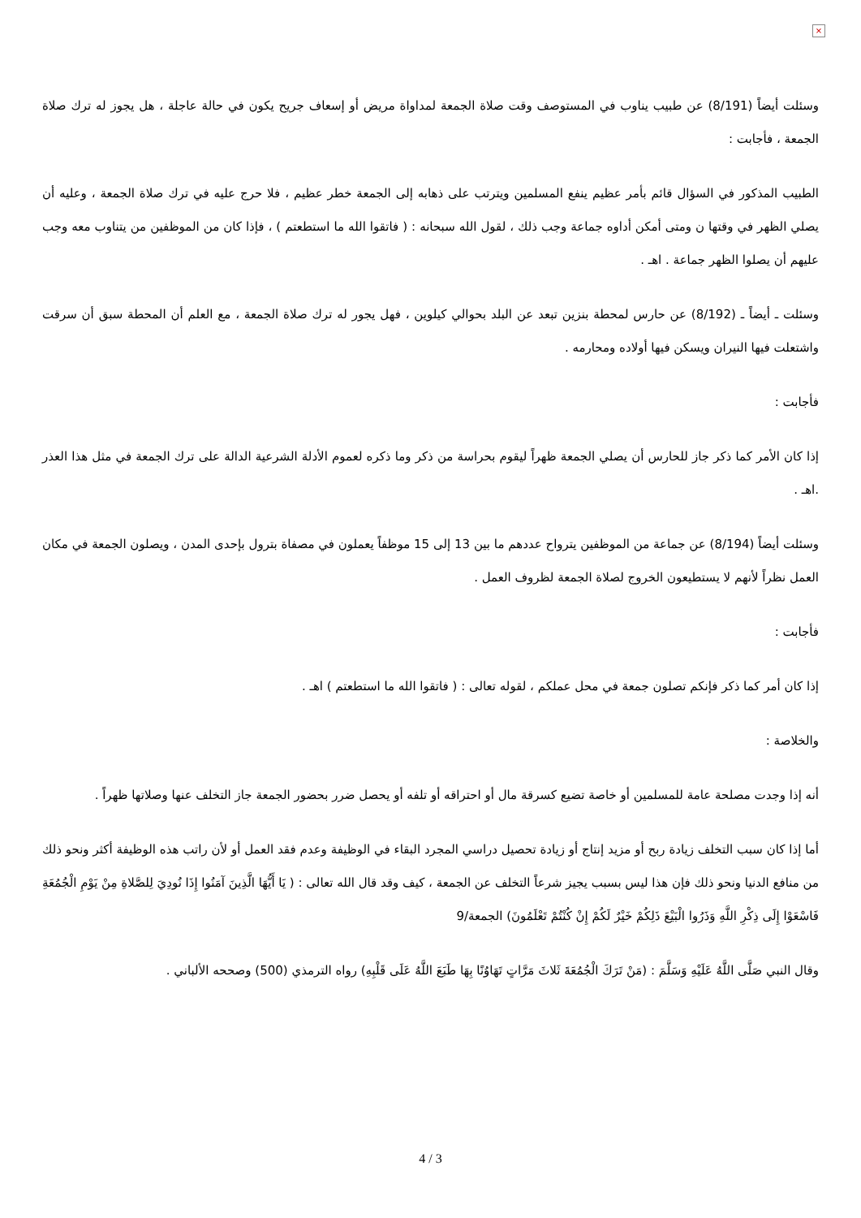×
وسئلت أيضاً (8/191) عن طبيب يناوب في المستوصف وقت صلاة الجمعة لمداواة مريض أو إسعاف جريح يكون في حالة عاجلة ، هل يجوز له ترك صلاة الجمعة ، فأجابت :
الطبيب المذكور في السؤال قائم بأمر عظيم ينفع المسلمين ويترتب على ذهابه إلى الجمعة خطر عظيم ، فلا حرج عليه في ترك صلاة الجمعة ، وعليه أن يصلي الظهر في وقتها ن ومتى أمكن أداوه جماعة وجب ذلك ، لقول الله سبحانه : ( فاتقوا الله ما استطعتم ) ، فإذا كان من الموظفين من يتناوب معه وجب عليهم أن يصلوا الظهر جماعة . اهـ .
وسئلت ـ أيضاً ـ (8/192) عن حارس لمحطة بنزين تبعد عن البلد بحوالي كيلوين ، فهل يجور له ترك صلاة الجمعة ، مع العلم أن المحطة سبق أن سرقت واشتعلت فيها النيران ويسكن فيها أولاده ومحارمه .
فأجابت :
إذا كان الأمر كما ذكر جاز للحارس أن يصلي الجمعة ظهراً ليقوم بحراسة من ذكر وما ذكره لعموم الأدلة الشرعية الدالة على ترك الجمعة في مثل هذا العذر .اهـ .
وسئلت أيضاً (8/194) عن جماعة من الموظفين يترواح عددهم ما بين 13 إلى 15 موظفاً يعملون في مصفاة بترول بإحدى المدن ، ويصلون الجمعة في مكان العمل نظراً لأنهم لا يستطيعون الخروج لصلاة الجمعة لظروف العمل .
فأجابت :
إذا كان أمر كما ذكر فإنكم تصلون جمعة في محل عملكم ، لقوله تعالى : ( فاتقوا الله ما استطعتم ) اهـ .
والخلاصة :
أنه إذا وجدت مصلحة عامة للمسلمين أو خاصة تضيع كسرقة مال أو احتراقه أو تلفه أو يحصل ضرر بحضور الجمعة جاز التخلف عنها وصلاتها ظهراً .
أما إذا كان سبب التخلف زيادة ربح أو مزيد إنتاج أو زيادة تحصيل دراسي المجرد البقاء في الوظيفة وعدم فقد العمل أو لأن راتب هذه الوظيفة أكثر ونحو ذلك من منافع الدنيا ونحو ذلك فإن هذا ليس بسبب يجيز شرعاً التخلف عن الجمعة ، كيف وقد قال الله تعالى : ( يَا أَيُّهَا الَّذِينَ آمَنُوا إِذَا نُودِيَ لِلصَّلاةِ مِنْ يَوْمِ الْجُمُعَةِ فَاسْعَوْا إِلَى ذِكْرِ اللَّهِ وَذَرُوا الْبَيْعَ ذَلِكُمْ خَيْرٌ لَكُمْ إِنْ كُنْتُمْ تَعْلَمُونَ) الجمعة/9
وقال النبي صَلَّى اللَّهُ عَلَيْهِ وَسَلَّمَ : (مَنْ تَرَكَ الْجُمُعَةَ ثَلاثَ مَرَّاتٍ تَهَاوُنًا بِهَا طَبَعَ اللَّهُ عَلَى قَلْبِهِ) رواه الترمذي (500) وصححه الألباني .
4 / 3